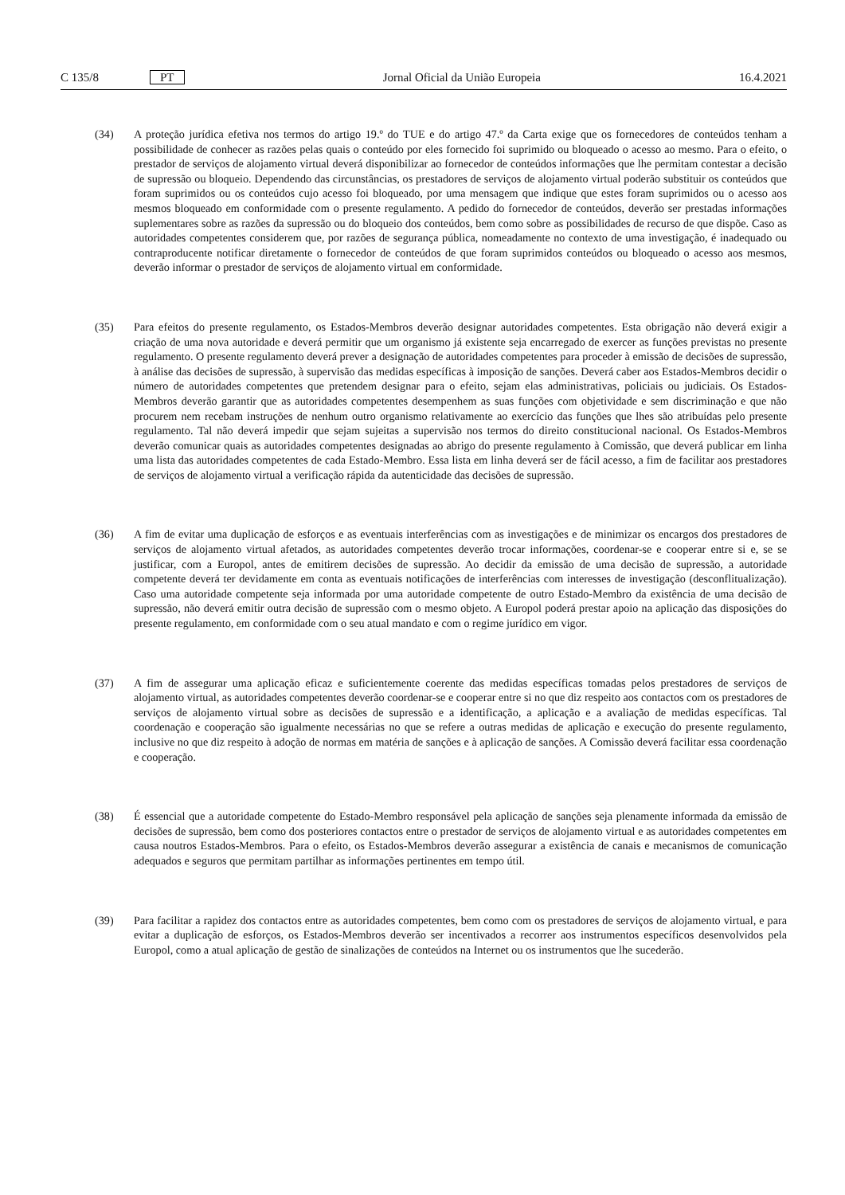C 135/8 PT Jornal Oficial da União Europeia 16.4.2021
(34) A proteção jurídica efetiva nos termos do artigo 19.º do TUE e do artigo 47.º da Carta exige que os fornecedores de conteúdos tenham a possibilidade de conhecer as razões pelas quais o conteúdo por eles fornecido foi suprimido ou bloqueado o acesso ao mesmo. Para o efeito, o prestador de serviços de alojamento virtual deverá disponibilizar ao fornecedor de conteúdos informações que lhe permitam contestar a decisão de supressão ou bloqueio. Dependendo das circunstâncias, os prestadores de serviços de alojamento virtual poderão substituir os conteúdos que foram suprimidos ou os conteúdos cujo acesso foi bloqueado, por uma mensagem que indique que estes foram suprimidos ou o acesso aos mesmos bloqueado em conformidade com o presente regulamento. A pedido do fornecedor de conteúdos, deverão ser prestadas informações suplementares sobre as razões da supressão ou do bloqueio dos conteúdos, bem como sobre as possibilidades de recurso de que dispõe. Caso as autoridades competentes considerem que, por razões de segurança pública, nomeadamente no contexto de uma investigação, é inadequado ou contraproducente notificar diretamente o fornecedor de conteúdos de que foram suprimidos conteúdos ou bloqueado o acesso aos mesmos, deverão informar o prestador de serviços de alojamento virtual em conformidade.
(35) Para efeitos do presente regulamento, os Estados-Membros deverão designar autoridades competentes. Esta obrigação não deverá exigir a criação de uma nova autoridade e deverá permitir que um organismo já existente seja encarregado de exercer as funções previstas no presente regulamento. O presente regulamento deverá prever a designação de autoridades competentes para proceder à emissão de decisões de supressão, à análise das decisões de supressão, à supervisão das medidas específicas à imposição de sanções. Deverá caber aos Estados-Membros decidir o número de autoridades competentes que pretendem designar para o efeito, sejam elas administrativas, policiais ou judiciais. Os Estados-Membros deverão garantir que as autoridades competentes desempenhem as suas funções com objetividade e sem discriminação e que não procurem nem recebam instruções de nenhum outro organismo relativamente ao exercício das funções que lhes são atribuídas pelo presente regulamento. Tal não deverá impedir que sejam sujeitas a supervisão nos termos do direito constitucional nacional. Os Estados-Membros deverão comunicar quais as autoridades competentes designadas ao abrigo do presente regulamento à Comissão, que deverá publicar em linha uma lista das autoridades competentes de cada Estado-Membro. Essa lista em linha deverá ser de fácil acesso, a fim de facilitar aos prestadores de serviços de alojamento virtual a verificação rápida da autenticidade das decisões de supressão.
(36) A fim de evitar uma duplicação de esforços e as eventuais interferências com as investigações e de minimizar os encargos dos prestadores de serviços de alojamento virtual afetados, as autoridades competentes deverão trocar informações, coordenar-se e cooperar entre si e, se se justificar, com a Europol, antes de emitirem decisões de supressão. Ao decidir da emissão de uma decisão de supressão, a autoridade competente deverá ter devidamente em conta as eventuais notificações de interferências com interesses de investigação (desconflitualização). Caso uma autoridade competente seja informada por uma autoridade competente de outro Estado-Membro da existência de uma decisão de supressão, não deverá emitir outra decisão de supressão com o mesmo objeto. A Europol poderá prestar apoio na aplicação das disposições do presente regulamento, em conformidade com o seu atual mandato e com o regime jurídico em vigor.
(37) A fim de assegurar uma aplicação eficaz e suficientemente coerente das medidas específicas tomadas pelos prestadores de serviços de alojamento virtual, as autoridades competentes deverão coordenar-se e cooperar entre si no que diz respeito aos contactos com os prestadores de serviços de alojamento virtual sobre as decisões de supressão e a identificação, a aplicação e a avaliação de medidas específicas. Tal coordenação e cooperação são igualmente necessárias no que se refere a outras medidas de aplicação e execução do presente regulamento, inclusive no que diz respeito à adoção de normas em matéria de sanções e à aplicação de sanções. A Comissão deverá facilitar essa coordenação e cooperação.
(38) É essencial que a autoridade competente do Estado-Membro responsável pela aplicação de sanções seja plenamente informada da emissão de decisões de supressão, bem como dos posteriores contactos entre o prestador de serviços de alojamento virtual e as autoridades competentes em causa noutros Estados-Membros. Para o efeito, os Estados-Membros deverão assegurar a existência de canais e mecanismos de comunicação adequados e seguros que permitam partilhar as informações pertinentes em tempo útil.
(39) Para facilitar a rapidez dos contactos entre as autoridades competentes, bem como com os prestadores de serviços de alojamento virtual, e para evitar a duplicação de esforços, os Estados-Membros deverão ser incentivados a recorrer aos instrumentos específicos desenvolvidos pela Europol, como a atual aplicação de gestão de sinalizações de conteúdos na Internet ou os instrumentos que lhe sucederão.